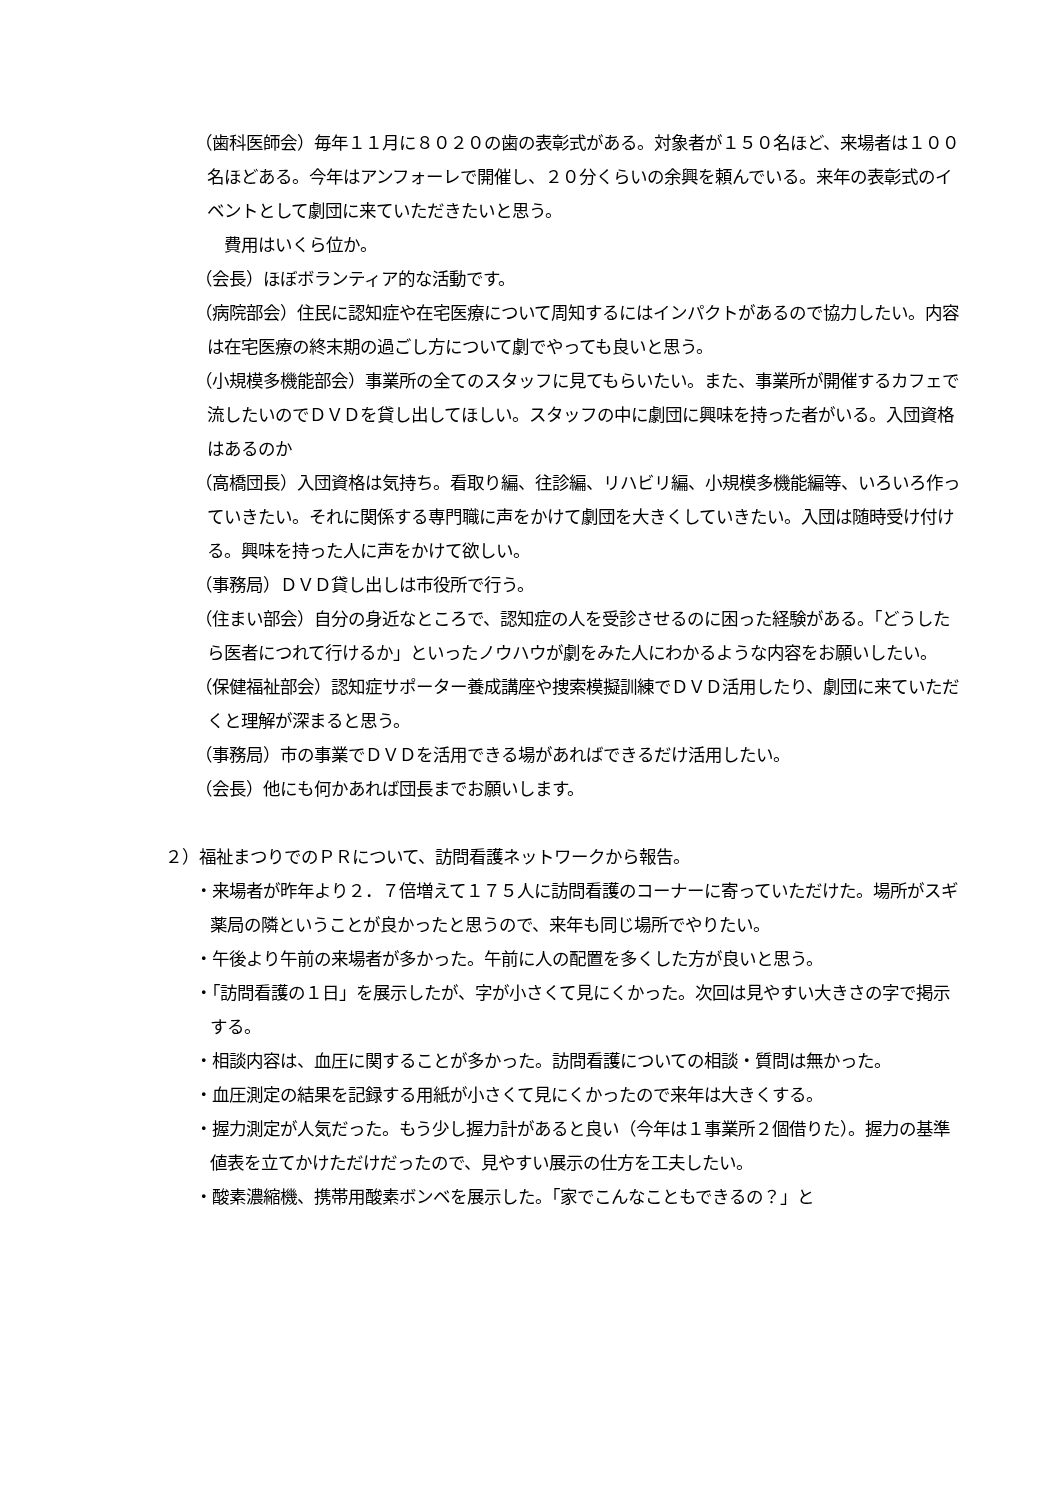（歯科医師会）毎年１１月に８０２０の歯の表彰式がある。対象者が１５０名ほど、来場者は１００名ほどある。今年はアンフォーレで開催し、２０分くらいの余興を頼んでいる。来年の表彰式のイベントとして劇団に来ていただきたいと思う。
費用はいくら位か。
（会長）ほぼボランティア的な活動です。
（病院部会）住民に認知症や在宅医療について周知するにはインパクトがあるので協力したい。内容は在宅医療の終末期の過ごし方について劇でやっても良いと思う。
（小規模多機能部会）事業所の全てのスタッフに見てもらいたい。また、事業所が開催するカフェで流したいのでＤＶＤを貸し出してほしい。スタッフの中に劇団に興味を持った者がいる。入団資格はあるのか
（高橋団長）入団資格は気持ち。看取り編、往診編、リハビリ編、小規模多機能編等、いろいろ作っていきたい。それに関係する専門職に声をかけて劇団を大きくしていきたい。入団は随時受け付ける。興味を持った人に声をかけて欲しい。
（事務局）ＤＶＤ貸し出しは市役所で行う。
（住まい部会）自分の身近なところで、認知症の人を受診させるのに困った経験がある。「どうしたら医者につれて行けるか」といったノウハウが劇をみた人にわかるような内容をお願いしたい。
（保健福祉部会）認知症サポーター養成講座や捜索模擬訓練でＤＶＤ活用したり、劇団に来ていただくと理解が深まると思う。
（事務局）市の事業でＤＶＤを活用できる場があればできるだけ活用したい。
（会長）他にも何かあれば団長までお願いします。
２）福祉まつりでのＰＲについて、訪問看護ネットワークから報告。
・来場者が昨年より２．７倍増えて１７５人に訪問看護のコーナーに寄っていただけた。場所がスギ薬局の隣ということが良かったと思うので、来年も同じ場所でやりたい。
・午後より午前の来場者が多かった。午前に人の配置を多くした方が良いと思う。
・「訪問看護の１日」を展示したが、字が小さくて見にくかった。次回は見やすい大きさの字で掲示する。
・相談内容は、血圧に関することが多かった。訪問看護についての相談・質問は無かった。
・血圧測定の結果を記録する用紙が小さくて見にくかったので来年は大きくする。
・握力測定が人気だった。もう少し握力計があると良い（今年は１事業所２個借りた）。握力の基準値表を立てかけただけだったので、見やすい展示の仕方を工夫したい。
・酸素濃縮機、携帯用酸素ボンベを展示した。「家でこんなこともできるの？」と